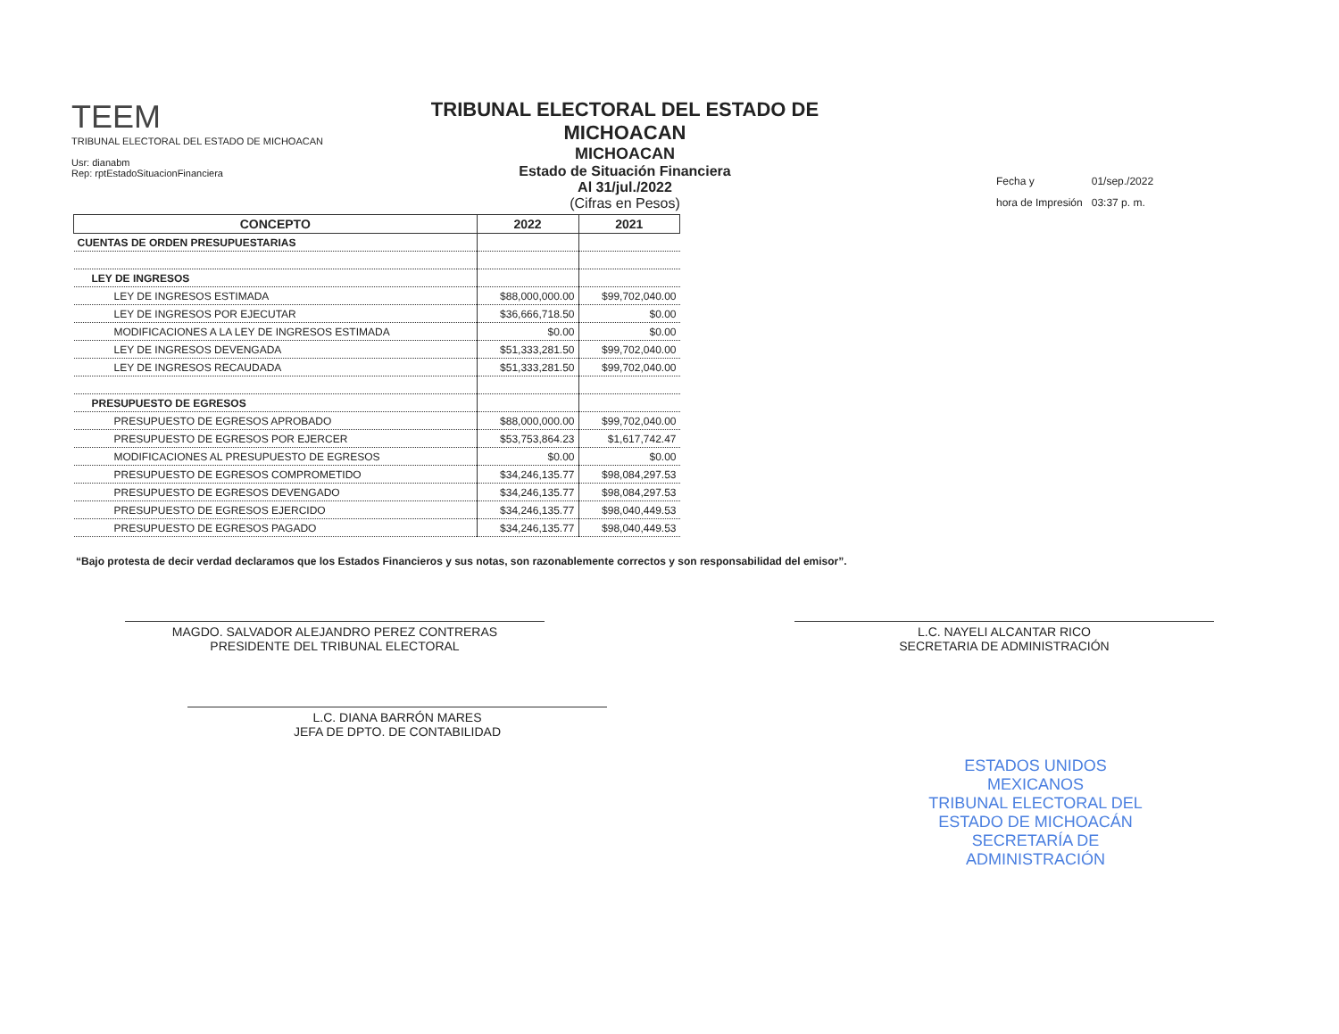TEEM
TRIBUNAL ELECTORAL DEL ESTADO DE MICHOACAN
Usr: dianabm
Rep: rptEstadoSituacionFinanciera
TRIBUNAL ELECTORAL DEL ESTADO DE MICHOACAN
MICHOACAN
Estado de Situación Financiera
Al 31/jul./2022
(Cifras en Pesos)
| Fecha y | 01/sep./2022 |
| hora de Impresión | 03:37 p. m. |
| CONCEPTO | 2022 | 2021 |
| --- | --- | --- |
| CUENTAS DE ORDEN PRESUPUESTARIAS | | |
| LEY DE INGRESOS | | |
| LEY DE INGRESOS ESTIMADA | $88,000,000.00 | $99,702,040.00 |
| LEY DE INGRESOS POR EJECUTAR | $36,666,718.50 | $0.00 |
| MODIFICACIONES A LA LEY DE INGRESOS ESTIMADA | $0.00 | $0.00 |
| LEY DE INGRESOS DEVENGADA | $51,333,281.50 | $99,702,040.00 |
| LEY DE INGRESOS RECAUDADA | $51,333,281.50 | $99,702,040.00 |
| PRESUPUESTO DE EGRESOS | | |
| PRESUPUESTO DE EGRESOS APROBADO | $88,000,000.00 | $99,702,040.00 |
| PRESUPUESTO DE EGRESOS POR EJERCER | $53,753,864.23 | $1,617,742.47 |
| MODIFICACIONES AL PRESUPUESTO DE EGRESOS | $0.00 | $0.00 |
| PRESUPUESTO DE EGRESOS COMPROMETIDO | $34,246,135.77 | $98,084,297.53 |
| PRESUPUESTO DE EGRESOS DEVENGADO | $34,246,135.77 | $98,084,297.53 |
| PRESUPUESTO DE EGRESOS EJERCIDO | $34,246,135.77 | $98,040,449.53 |
| PRESUPUESTO DE EGRESOS PAGADO | $34,246,135.77 | $98,040,449.53 |
“Bajo protesta de decir verdad declaramos que los Estados Financieros y sus notas, son razonablemente correctos y son responsabilidad del emisor”.
MAGDO. SALVADOR ALEJANDRO PEREZ CONTRERAS
PRESIDENTE DEL TRIBUNAL ELECTORAL
L.C. NAYELI ALCANTAR RICO
SECRETARIA DE ADMINISTRACIÓN
L.C. DIANA BARRÓN MARES
JEFA DE DPTO. DE CONTABILIDAD
ESTADOS UNIDOS MEXICANOS
TRIBUNAL ELECTORAL DEL ESTADO DE MICHOACÁN
SECRETARÍA DE ADMINISTRACIÓN